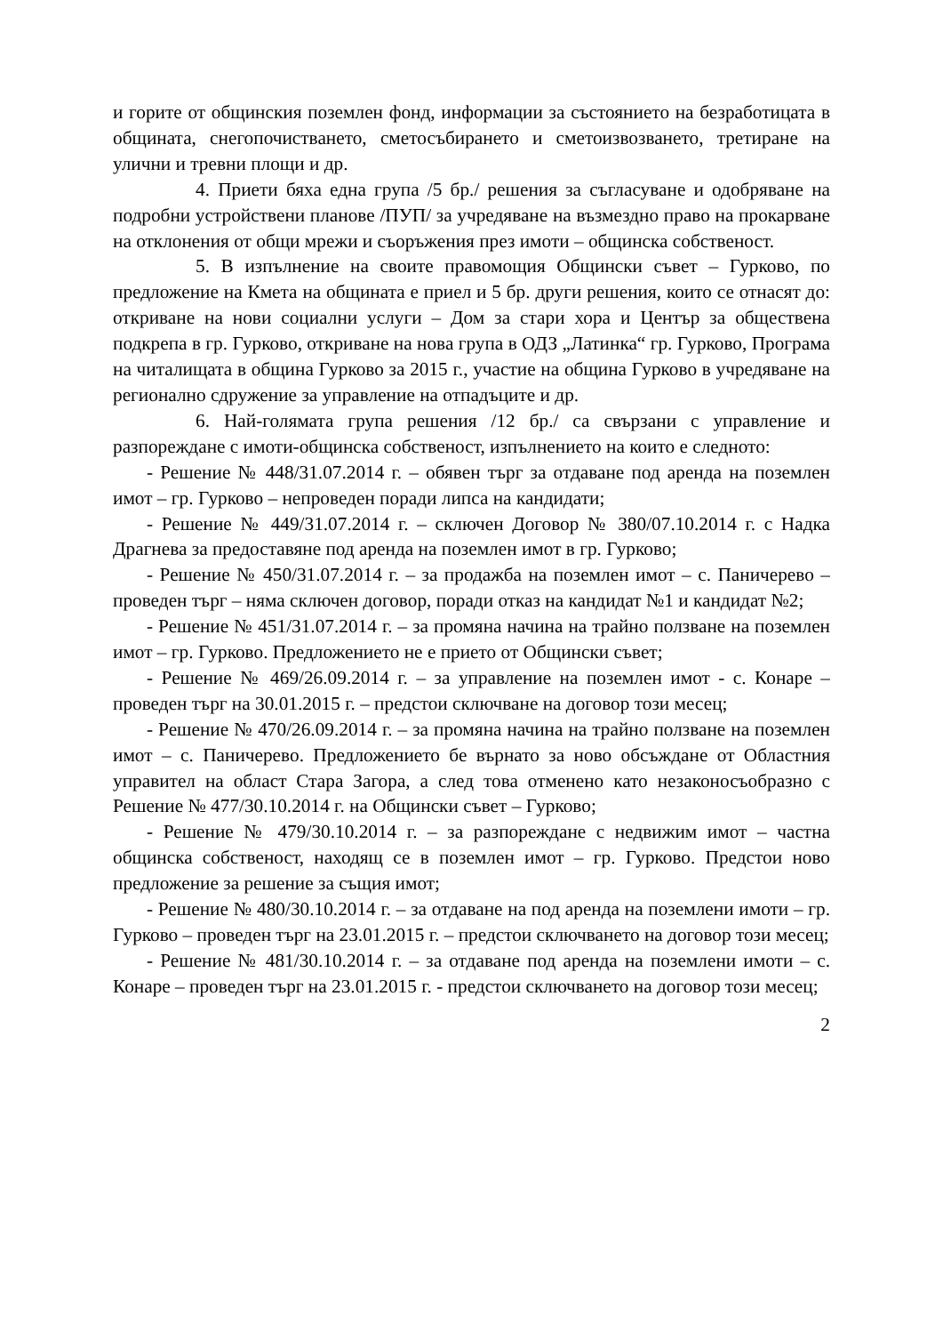и горите от общинския поземлен фонд, информации за състоянието на безработицата в общината, снегопочистването, сметосъбирането и сметоизвозването, третиране на улични и тревни площи и др.
4. Приети бяха една група /5 бр./ решения за съгласуване и одобряване на подробни устройствени планове /ПУП/ за учредяване на възмездно право на прокарване на отклонения от общи мрежи и съоръжения през имоти – общинска собственост.
5. В изпълнение на своите правомощия Общински съвет – Гурково, по предложение на Кмета на общината е приел и 5 бр. други решения, които се отнасят до: откриване на нови социални услуги – Дом за стари хора и Център за обществена подкрепа в гр. Гурково, откриване на нова група в ОДЗ „Латинка“ гр. Гурково, Програма на читалищата в община Гурково за 2015 г., участие на община Гурково в учредяване на регионално сдружение за управление на отпадъците и др.
6. Най-голямата група решения /12 бр./ са свързани с управление и разпореждане с имоти-общинска собственост, изпълнението на които е следното:
- Решение № 448/31.07.2014 г. – обявен търг за отдаване под аренда на поземлен имот – гр. Гурково – непроведен поради липса на кандидати;
- Решение № 449/31.07.2014 г. – сключен Договор № 380/07.10.2014 г. с Надка Драгнева за предоставяне под аренда на поземлен имот в гр. Гурково;
- Решение № 450/31.07.2014 г. – за продажба на поземлен имот – с. Паничерево – проведен търг – няма сключен договор, поради отказ на кандидат №1 и кандидат №2;
- Решение № 451/31.07.2014 г. – за промяна начина на трайно ползване на поземлен имот – гр. Гурково. Предложението не е прието от Общински съвет;
- Решение № 469/26.09.2014 г. – за управление на поземлен имот - с. Конаре – проведен търг на 30.01.2015 г. – предстои сключване на договор този месец;
- Решение № 470/26.09.2014 г. – за промяна начина на трайно ползване на поземлен имот – с. Паничерево. Предложението бе върнато за ново обсъждане от Областния управител на област Стара Загора, а след това отменено като незаконосъобразно с Решение № 477/30.10.2014 г. на Общински съвет – Гурково;
- Решение № 479/30.10.2014 г. – за разпореждане с недвижим имот – частна общинска собственост, находящ се в поземлен имот – гр. Гурково. Предстои ново предложение за решение за същия имот;
- Решение № 480/30.10.2014 г. – за отдаване на под аренда на поземлени имоти – гр. Гурково – проведен търг на 23.01.2015 г. – предстои сключването на договор този месец;
- Решение № 481/30.10.2014 г. – за отдаване под аренда на поземлени имоти – с. Конаре – проведен търг на 23.01.2015 г. - предстои сключването на договор този месец;
2